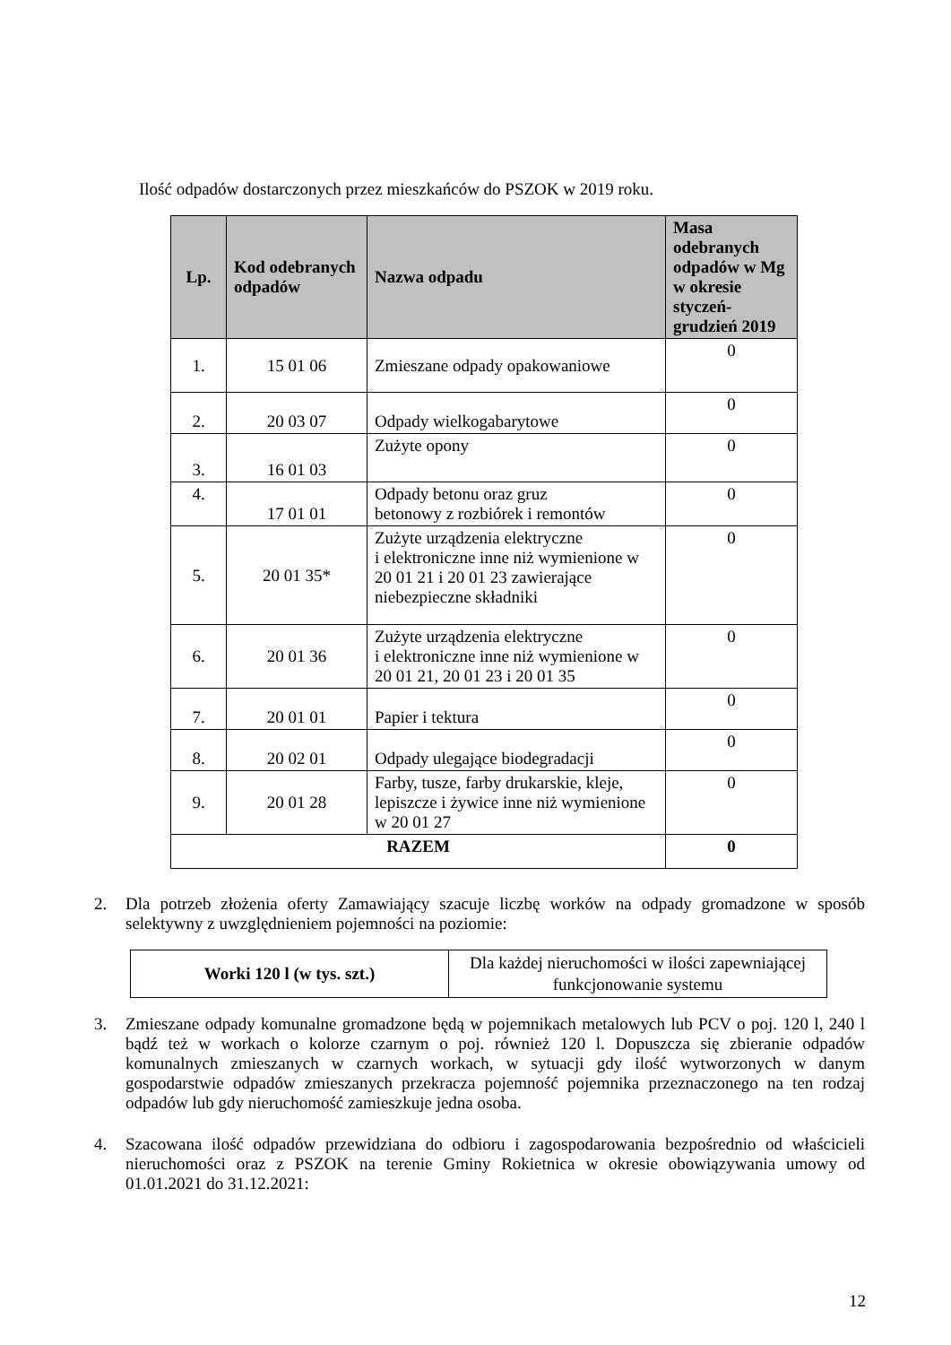Ilość odpadów dostarczonych przez mieszkańców do PSZOK w 2019 roku.
| Lp. | Kod odebranych odpadów | Nazwa odpadu | Masa odebranych odpadów w Mg w okresie styczeń-grudzień 2019 |
| --- | --- | --- | --- |
| 1. | 15 01 06 | Zmieszane odpady opakowaniowe | 0 |
| 2. | 20 03 07 | Odpady wielkogabarytowe | 0 |
| 3. | 16 01 03 | Zużyte opony | 0 |
| 4. | 17 01 01 | Odpady betonu oraz gruz betonowy z rozbiórek i remontów | 0 |
| 5. | 20 01 35* | Zużyte urządzenia elektryczne i elektroniczne inne niż wymienione w 20 01 21 i 20 01 23 zawierające niebezpieczne składniki | 0 |
| 6. | 20 01 36 | Zużyte urządzenia elektryczne i elektroniczne inne niż wymienione w 20 01 21, 20 01 23 i 20 01 35 | 0 |
| 7. | 20 01 01 | Papier i tektura | 0 |
| 8. | 20 02 01 | Odpady ulegające biodegradacji | 0 |
| 9. | 20 01 28 | Farby, tusze, farby drukarskie, kleje, lepiszcze i żywice inne niż wymienione w 20 01 27 | 0 |
| RAZEM | | | 0 |
2. Dla potrzeb złożenia oferty Zamawiający szacuje liczbę worków na odpady gromadzone w sposób selektywny z uwzględnieniem pojemności na poziomie:
| Worki 120 l (w tys. szt.) | Dla każdej nieruchomości w ilości zapewniającej funkcjonowanie systemu |
3. Zmieszane odpady komunalne gromadzone będą w pojemnikach metalowych lub PCV o poj. 120 l, 240 l bądź też w workach o kolorze czarnym o poj. również 120 l. Dopuszcza się zbieranie odpadów komunalnych zmieszanych w czarnych workach, w sytuacji gdy ilość wytworzonych w danym gospodarstwie odpadów zmieszanych przekracza pojemność pojemnika przeznaczonego na ten rodzaj odpadów lub gdy nieruchomość zamieszkuje jedna osoba.
4. Szacowana ilość odpadów przewidziana do odbioru i zagospodarowania bezpośrednio od właścicieli nieruchomości oraz z PSZOK na terenie Gminy Rokietnica w okresie obowiązywania umowy od 01.01.2021 do 31.12.2021:
12